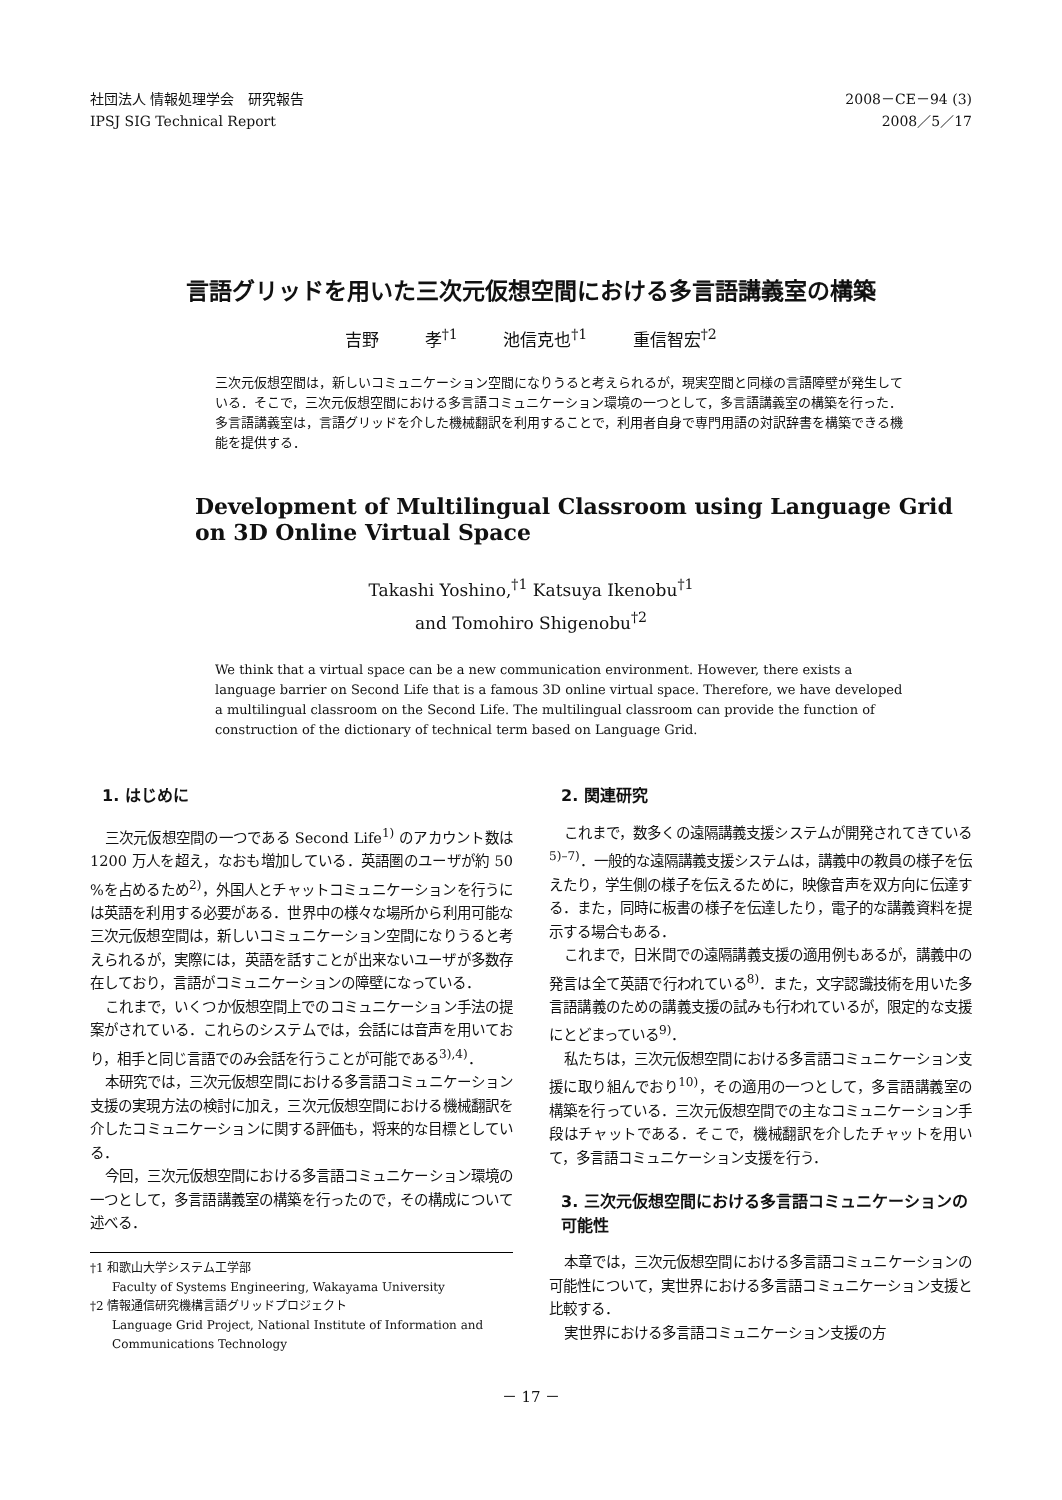社団法人 情報処理学会　研究報告
IPSJ SIG Technical Report
2008－CE－94 (3)
2008／5／17
言語グリッドを用いた三次元仮想空間における多言語講義室の構築
吉野 孝<sup>†1</sup> 池信克也<sup>†1</sup> 重信智宏<sup>†2</sup>
三次元仮想空間は，新しいコミュニケーション空間になりうると考えられるが，現実空間と同様の言語障壁が発生している．そこで，三次元仮想空間における多言語コミュニケーション環境の一つとして，多言語講義室の構築を行った．多言語講義室は，言語グリッドを介した機械翻訳を利用することで，利用者自身で専門用語の対訳辞書を構築できる機能を提供する．
Development of Multilingual Classroom using Language Grid
on 3D Online Virtual Space
Takashi Yoshino,<sup>†1</sup> Katsuya Ikenobu<sup>†1</sup>
and Tomohiro Shigenobu<sup>†2</sup>
We think that a virtual space can be a new communication environment. However, there exists a language barrier on Second Life that is a famous 3D online virtual space. Therefore, we have developed a multilingual classroom on the Second Life. The multilingual classroom can provide the function of construction of the dictionary of technical term based on Language Grid.
1. はじめに
三次元仮想空間の一つである Second Life<sup>1)</sup> のアカウント数は 1200 万人を超え，なおも増加している．英語圏のユーザが約 50 %を占めるため<sup>2)</sup>，外国人とチャットコミュニケーションを行うには英語を利用する必要がある．世界中の様々な場所から利用可能な三次元仮想空間は，新しいコミュニケーション空間になりうると考えられるが，実際には，英語を話すことが出来ないユーザが多数存在しており，言語がコミュニケーションの障壁になっている．
これまで，いくつか仮想空間上でのコミュニケーション手法の提案がされている．これらのシステムでは，会話には音声を用いており，相手と同じ言語でのみ会話を行うことが可能である<sup>3),4)</sup>．
本研究では，三次元仮想空間における多言語コミュニケーション支援の実現方法の検討に加え，三次元仮想空間における機械翻訳を介したコミュニケーションに関する評価も，将来的な目標としている．
今回，三次元仮想空間における多言語コミュニケーション環境の一つとして，多言語講義室の構築を行ったので，その構成について述べる．
†1 和歌山大学システム工学部
Faculty of Systems Engineering, Wakayama University
†2 情報通信研究機構言語グリッドプロジェクト
Language Grid Project, National Institute of Information and Communications Technology
2. 関連研究
これまで，数多くの遠隔講義支援システムが開発されてきている<sup>5)–7)</sup>．一般的な遠隔講義支援システムは，講義中の教員の様子を伝えたり，学生側の様子を伝えるために，映像音声を双方向に伝達する．また，同時に板書の様子を伝達したり，電子的な講義資料を提示する場合もある．
これまで，日米間での遠隔講義支援の適用例もあるが，講義中の発言は全て英語で行われている<sup>8)</sup>．また，文字認識技術を用いた多言語講義のための講義支援の試みも行われているが，限定的な支援にとどまっている<sup>9)</sup>．
私たちは，三次元仮想空間における多言語コミュニケーション支援に取り組んでおり<sup>10)</sup>，その適用の一つとして，多言語講義室の構築を行っている．三次元仮想空間での主なコミュニケーション手段はチャットである．そこで，機械翻訳を介したチャットを用いて，多言語コミュニケーション支援を行う．
3. 三次元仮想空間における多言語コミュニケーションの可能性
本章では，三次元仮想空間における多言語コミュニケーションの可能性について，実世界における多言語コミュニケーション支援と比較する．
実世界における多言語コミュニケーション支援の方
－ 17 －